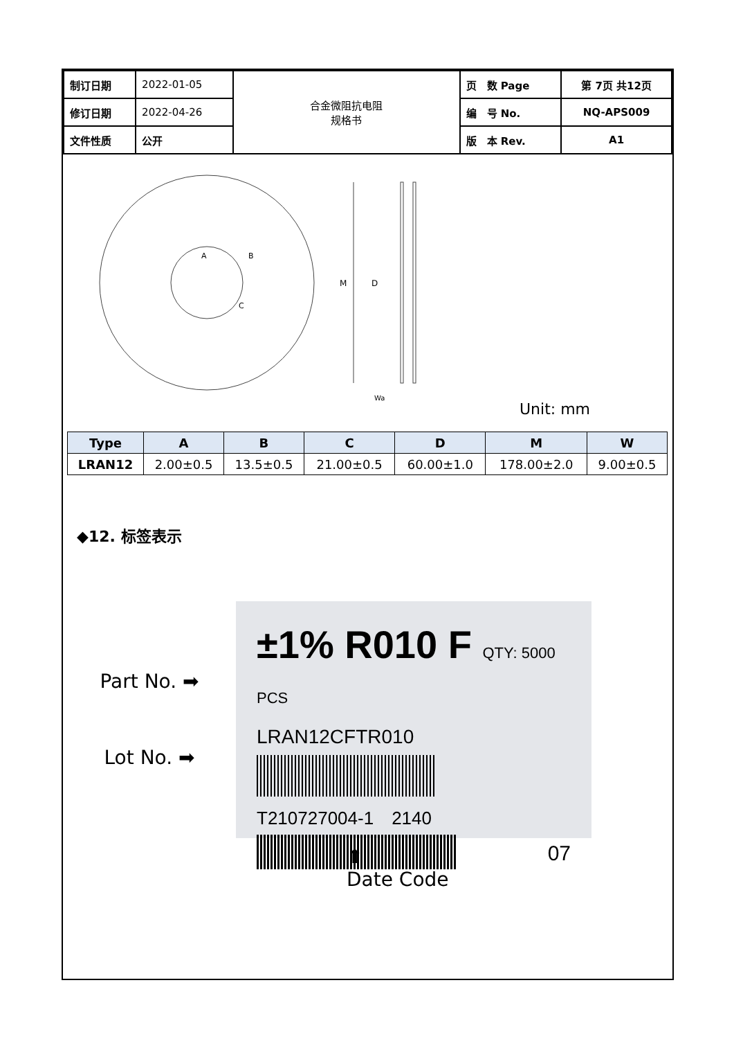| 制订日期 | 2022-01-05 | 合金微阻抗电阻 规格书 | 页 数 Page | 第 7页 共12页 |
| 修订日期 | 2022-04-26 | | 编 号 No. | NQ-APS009 |
| 文件性质 | 公开 | | 版 本 Rev. | A1 |
M
D
Wa
A
B
C
Unit: mm
| Type | A | B | C | D | M | W |
| --- | --- | --- | --- | --- | --- | --- |
| LRAN12 | 2.00±0.5 | 13.5±0.5 | 21.00±0.5 | 60.00±1.0 | 178.00±2.0 | 9.00±0.5 |
◆12. 标签表示
Part No. ➡
Lot No. ➡
±1% R010 F QTY: 5000 PCS
LRAN12CFTR010
T210727004-1　2140
07
⬆
Date Code